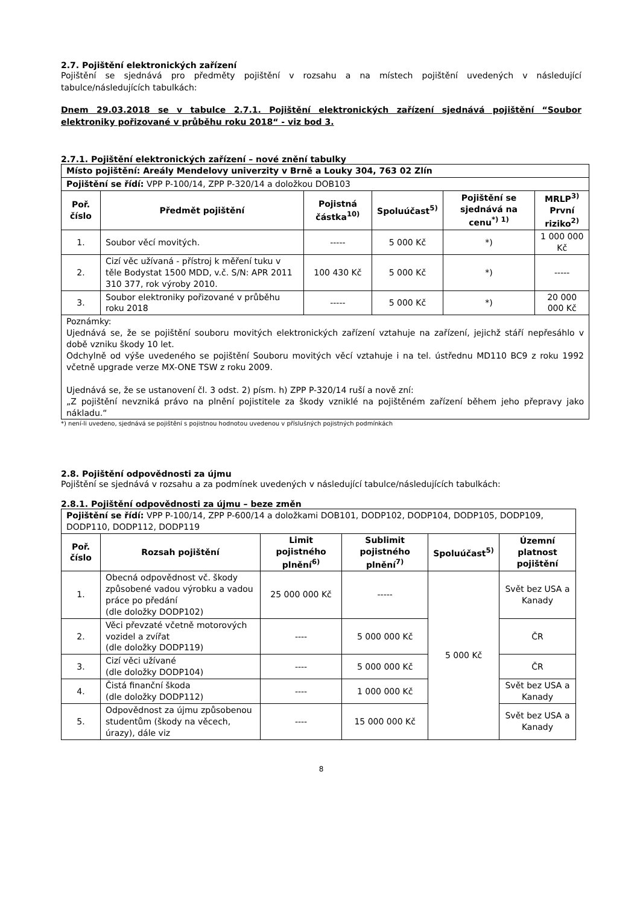2.7. Pojištění elektronických zařízení
Pojištění se sjednává pro předměty pojištění v rozsahu a na místech pojištění uvedených v následující tabulce/následujících tabulkách:
Dnem 29.03.2018 se v tabulce 2.7.1. Pojištění elektronických zařízení sjednává pojištění “Soubor elektroniky pořizované v průběhu roku 2018“ - viz bod 3.
2.7.1. Pojištění elektronických zařízení – nové znění tabulky
| Místo pojištění: Areály Mendelovy univerzity v Brně a Louky 304, 763 02 Zlín | | | | | |
| Pojištění se řídí: VPP P-100/14, ZPP P-320/14 a doložkou DOB103 | | | | | |
| Poř. číslo | Předmět pojištění | Pojistná částka<sup>10)</sup> | Spoluúčast<sup>5)</sup> | Pojištění se sjednává na cenu<sup>*) 1)</sup> | MRLP<sup>3)</sup> První riziko<sup>2)</sup> |
| 1. | Soubor věcí movitých. | ----- | 5 000 Kč | *) | 1 000 000 Kč |
| 2. | Cizí věc užívaná - přístroj k měření tuku v těle Bodystat 1500 MDD, v.č. S/N: APR 2011 310 377, rok výroby 2010. | 100 430 Kč | 5 000 Kč | *) | ----- |
| 3. | Soubor elektroniky pořizované v průběhu roku 2018 | ----- | 5 000 Kč | *) | 20 000 000 Kč |
| Poznámky: Ujednává se, že se pojištění souboru movitých elektronických zařízení vztahuje na zařízení, jejichž stáří nepřesáhlo v době vzniku škody 10 let. Odchylně od výše uvedeného se pojištění Souboru movitých věcí vztahuje i na tel. ústřednu MD110 BC9 z roku 1992 včetně upgrade verze MX-ONE TSW z roku 2009. Ujednává se, že se ustanovení čl. 3 odst. 2) písm. h) ZPP P-320/14 ruší a nově zní: „Z pojištění nevzniká právo na plnění pojistitele za škody vzniklé na pojištěném zařízení během jeho přepravy jako nákladu.“ | | | | | |
*) není-li uvedeno, sjednává se pojištění s pojistnou hodnotou uvedenou v příslušných pojistných podmínkách
2.8. Pojištění odpovědnosti za újmu
Pojištění se sjednává v rozsahu a za podmínek uvedených v následující tabulce/následujících tabulkách:
2.8.1. Pojištění odpovědnosti za újmu – beze změn
| Pojištění se řídí: VPP P-100/14, ZPP P-600/14 a doložkami DOB101, DODP102, DODP104, DODP105, DODP109, DODP110, DODP112, DODP119 | | | | | |
| Poř. číslo | Rozsah pojištění | Limit pojistného plnění<sup>6)</sup> | Sublimit pojistného plnění<sup>7)</sup> | Spoluúčast<sup>5)</sup> | Územní platnost pojištění |
| 1. | Obecná odpovědnost vč. škody způsobené vadou výrobku a vadou práce po předání (dle doložky DODP102) | 25 000 000 Kč | ----- | 5 000 Kč | Svět bez USA a Kanady |
| 2. | Věci převzaté včetně motorových vozidel a zvířat (dle doložky DODP119) | ---- | 5 000 000 Kč | | ČR |
| 3. | Cizí věci užívané (dle doložky DODP104) | ---- | 5 000 000 Kč | | ČR |
| 4. | Čistá finanční škoda (dle doložky DODP112) | ---- | 1 000 000 Kč | | Svět bez USA a Kanady |
| 5. | Odpovědnost za újmu způsobenou studentům (škody na věcech, úrazy), dále viz | ---- | 15 000 000 Kč | | Svět bez USA a Kanady |
8